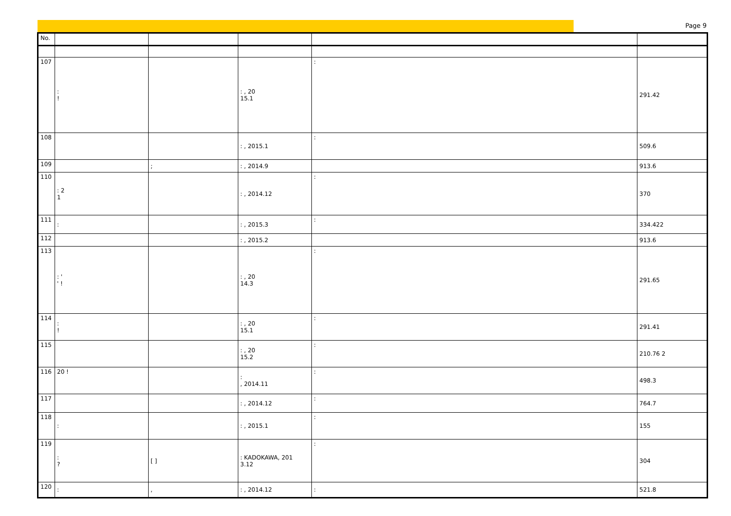Page 9
| No. | | | | | |
| --- | --- | --- | --- | --- | --- |
| 107 | : ! | | : , 20 15.1 | : | 291.42 |
| 108 | | | : , 2015.1 | : | 509.6 |
| 109 | | ; | : , 2014.9 | | 913.6 |
| 110 | : 2 1 | | : , 2014.12 | : | 370 |
| 111 | : | | : , 2015.3 | : | 334.422 |
| 112 | | | : , 2015.2 | | 913.6 |
| 113 | : ' ' ! | | : , 20 14.3 | : | 291.65 |
| 114 | : ! | | : , 20 15.1 | : | 291.41 |
| 115 | | | : , 20 15.2 | : | 210.76 2 |
| 116 | 20 ! | | : , 2014.11 | : | 498.3 |
| 117 | | | : , 2014.12 | : | 764.7 |
| 118 | : | | : , 2015.1 | : | 155 |
| 119 | : ? | [ ] | : KADOKAWA, 201 3.12 | : | 304 |
| 120 | : | , | : , 2014.12 | : | 521.8 |